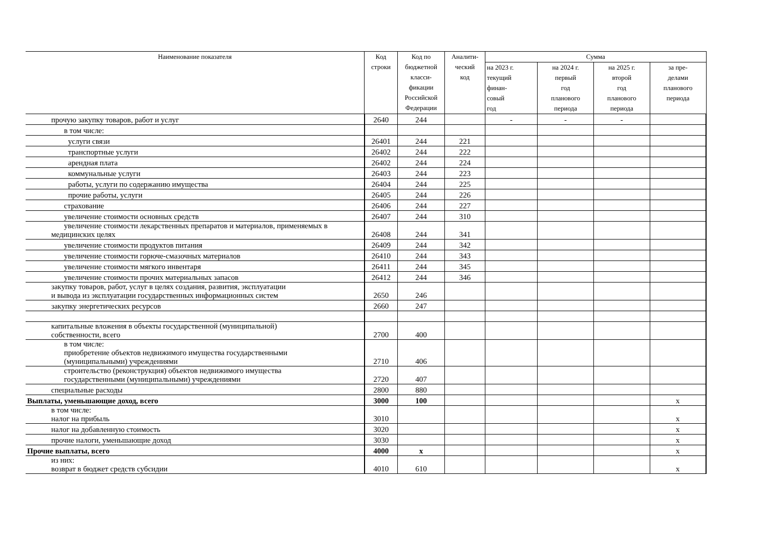| Наименование показателя | Код строки | Код по бюджетной класси- фикации Российской Федерации | Аналити- ческий код | Сумма | | | |
| --- | --- | --- | --- | --- | --- | --- | --- |
| | | | | на 2023 г. текущий финан- совый год | на 2024 г. первый год планового периода | на 2025 г. второй год планового периода | за пре- делами планового периода |
| прочую закупку товаров, работ и услуг | 2640 | 244 | | - | - | - | |
| в том числе: | | | | | | | |
| услуги связи | 26401 | 244 | 221 | | | | |
| транспортные услуги | 26402 | 244 | 222 | | | | |
| арендная плата | 26402 | 244 | 224 | | | | |
| коммунальные услуги | 26403 | 244 | 223 | | | | |
| работы, услуги по содержанию имущества | 26404 | 244 | 225 | | | | |
| прочие работы, услуги | 26405 | 244 | 226 | | | | |
| страхование | 26406 | 244 | 227 | | | | |
| увеличение стоимости основных средств | 26407 | 244 | 310 | | | | |
| увеличение стоимости лекарственных препаратов и материалов, применяемых в медицинских целях | 26408 | 244 | 341 | | | | |
| увеличение стоимости продуктов питания | 26409 | 244 | 342 | | | | |
| увеличение стоимости горюче-смазочных материалов | 26410 | 244 | 343 | | | | |
| увеличение стоимости мягкого инвентаря | 26411 | 244 | 345 | | | | |
| увеличение стоимости прочих материальных запасов | 26412 | 244 | 346 | | | | |
| закупку товаров, работ, услуг в целях создания, развития, эксплуатации и вывода из эксплуатации государственных информационных систем | 2650 | 246 | | | | | |
| закупку энергетических ресурсов | 2660 | 247 | | | | | |
| капитальные вложения в объекты государственной (муниципальной) собственности, всего | 2700 | 400 | | | | | |
| в том числе: приобретение объектов недвижимого имущества государственными (муниципальными) учреждениями | 2710 | 406 | | | | | |
| строительство (реконструкция) объектов недвижимого имущества государственными (муниципальными) учреждениями | 2720 | 407 | | | | | |
| специальные расходы | 2800 | 880 | | | | | |
| Выплаты, уменьшающие доход, всего | 3000 | 100 | | | | | х |
| в том числе: налог на прибыль | 3010 | | | | | | х |
| налог на добавленную стоимость | 3020 | | | | | | х |
| прочие налоги, уменьшающие доход | 3030 | | | | | | х |
| Прочие выплаты, всего | 4000 | х | | | | | х |
| из них: возврат в бюджет средств субсидии | 4010 | 610 | | | | | х |